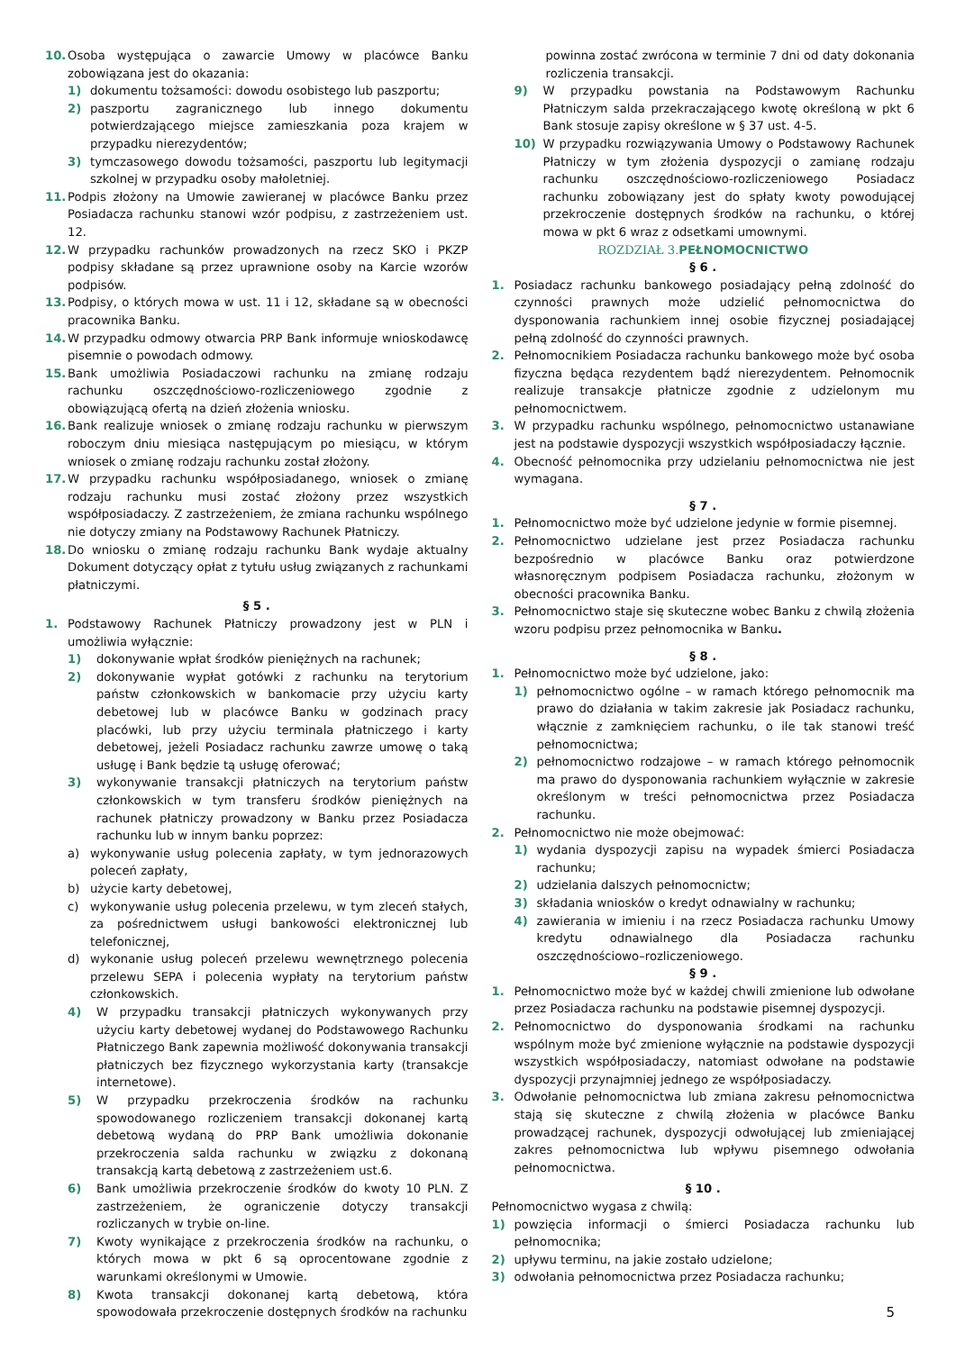10. Osoba występująca o zawarcie Umowy w placówce Banku zobowiązana jest do okazania:
1) dokumentu tożsamości: dowodu osobistego lub paszportu;
2) paszportu zagranicznego lub innego dokumentu potwierdzającego miejsce zamieszkania poza krajem w przypadku nierezydentów;
3) tymczasowego dowodu tożsamości, paszportu lub legitymacji szkolnej w przypadku osoby małoletniej.
11. Podpis złożony na Umowie zawieranej w placówce Banku przez Posiadacza rachunku stanowi wzór podpisu, z zastrzeżeniem ust. 12.
12. W przypadku rachunków prowadzonych na rzecz SKO i PKZP podpisy składane są przez uprawnione osoby na Karcie wzorów podpisów.
13. Podpisy, o których mowa w ust. 11 i 12, składane są w obecności pracownika Banku.
14. W przypadku odmowy otwarcia PRP Bank informuje wnioskodawcę pisemnie o powodach odmowy.
15. Bank umożliwia Posiadaczowi rachunku na zmianę rodzaju rachunku oszczędnościowo-rozliczeniowego zgodnie z obowiązującą ofertą na dzień złożenia wniosku.
16. Bank realizuje wniosek o zmianę rodzaju rachunku w pierwszym roboczym dniu miesiąca następującym po miesiącu, w którym wniosek o zmianę rodzaju rachunku został złożony.
17. W przypadku rachunku współposiadanego, wniosek o zmianę rodzaju rachunku musi zostać złożony przez wszystkich współposiadaczy. Z zastrzeżeniem, że zmiana rachunku wspólnego nie dotyczy zmiany na Podstawowy Rachunek Płatniczy.
18. Do wniosku o zmianę rodzaju rachunku Bank wydaje aktualny Dokument dotyczący opłat z tytułu usług związanych z rachunkami płatniczymi.
§ 5 .
1. Podstawowy Rachunek Płatniczy prowadzony jest w PLN i umożliwia wyłącznie:
1) dokonywanie wpłat środków pieniężnych na rachunek;
2) dokonywanie wypłat gotówki z rachunku na terytorium państw członkowskich w bankomacie przy użyciu karty debetowej lub w placówce Banku w godzinach pracy placówki, lub przy użyciu terminala płatniczego i karty debetowej, jeżeli Posiadacz rachunku zawrze umowę o taką usługę i Bank będzie tą usługę oferować;
3) wykonywanie transakcji płatniczych na terytorium państw członkowskich w tym transferu środków pieniężnych na rachunek płatniczy prowadzony w Banku przez Posiadacza rachunku lub w innym banku poprzez:
a) wykonywanie usług polecenia zapłaty, w tym jednorazowych poleceń zapłaty,
b) użycie karty debetowej,
c) wykonywanie usług polecenia przelewu, w tym zleceń stałych, za pośrednictwem usługi bankowości elektronicznej lub telefonicznej,
d) wykonanie usług poleceń przelewu wewnętrznego polecenia przelewu SEPA i polecenia wypłaty na terytorium państw członkowskich.
4) W przypadku transakcji płatniczych wykonywanych przy użyciu karty debetowej wydanej do Podstawowego Rachunku Płatniczego Bank zapewnia możliwość dokonywania transakcji płatniczych bez fizycznego wykorzystania karty (transakcje internetowe).
5) W przypadku przekroczenia środków na rachunku spowodowanego rozliczeniem transakcji dokonanej kartą debetową wydaną do PRP Bank umożliwia dokonanie przekroczenia salda rachunku w związku z dokonaną transakcją kartą debetową z zastrzeżeniem ust.6.
6) Bank umożliwia przekroczenie środków do kwoty 10 PLN. Z zastrzeżeniem, że ograniczenie dotyczy transakcji rozliczanych w trybie on-line.
7) Kwoty wynikające z przekroczenia środków na rachunku, o których mowa w pkt 6 są oprocentowane zgodnie z warunkami określonymi w Umowie.
8) Kwota transakcji dokonanej kartą debetową, która spowodowała przekroczenie dostępnych środków na rachunku
powinna zostać zwrócona w terminie 7 dni od daty dokonania rozliczenia transakcji.
9) W przypadku powstania na Podstawowym Rachunku Płatniczym salda przekraczającego kwotę określoną w pkt 6 Bank stosuje zapisy określone w § 37 ust. 4-5.
10) W przypadku rozwiązywania Umowy o Podstawowy Rachunek Płatniczy w tym złożenia dyspozycji o zamianę rodzaju rachunku oszczędnościowo-rozliczeniowego Posiadacz rachunku zobowiązany jest do spłaty kwoty powodującej przekroczenie dostępnych środków na rachunku, o której mowa w pkt 6 wraz z odsetkami umownymi.
ROZDZIAŁ 3.PEŁNOMOCNICTWO
§ 6 .
1. Posiadacz rachunku bankowego posiadający pełną zdolność do czynności prawnych może udzielić pełnomocnictwa do dysponowania rachunkiem innej osobie fizycznej posiadającej pełną zdolność do czynności prawnych.
2. Pełnomocnikiem Posiadacza rachunku bankowego może być osoba fizyczna będąca rezydentem bądź nierezydentem. Pełnomocnik realizuje transakcje płatnicze zgodnie z udzielonym mu pełnomocnictwem.
3. W przypadku rachunku wspólnego, pełnomocnictwo ustanawiane jest na podstawie dyspozycji wszystkich współposiadaczy łącznie.
4. Obecność pełnomocnika przy udzielaniu pełnomocnictwa nie jest wymagana.
§ 7 .
1. Pełnomocnictwo może być udzielone jedynie w formie pisemnej.
2. Pełnomocnictwo udzielane jest przez Posiadacza rachunku bezpośrednio w placówce Banku oraz potwierdzone własnoręcznym podpisem Posiadacza rachunku, złożonym w obecności pracownika Banku.
3. Pełnomocnictwo staje się skuteczne wobec Banku z chwilą złożenia wzoru podpisu przez pełnomocnika w Banku.
§ 8 .
1. Pełnomocnictwo może być udzielone, jako:
1) pełnomocnictwo ogólne – w ramach którego pełnomocnik ma prawo do działania w takim zakresie jak Posiadacz rachunku, włącznie z zamknięciem rachunku, o ile tak stanowi treść pełnomocnictwa;
2) pełnomocnictwo rodzajowe – w ramach którego pełnomocnik ma prawo do dysponowania rachunkiem wyłącznie w zakresie określonym w treści pełnomocnictwa przez Posiadacza rachunku.
2. Pełnomocnictwo nie może obejmować:
1) wydania dyspozycji zapisu na wypadek śmierci Posiadacza rachunku;
2) udzielania dalszych pełnomocnictw;
3) składania wniosków o kredyt odnawialny w rachunku;
4) zawierania w imieniu i na rzecz Posiadacza rachunku Umowy kredytu odnawialnego dla Posiadacza rachunku oszczędnościowo–rozliczeniowego.
§ 9 .
1. Pełnomocnictwo może być w każdej chwili zmienione lub odwołane przez Posiadacza rachunku na podstawie pisemnej dyspozycji.
2. Pełnomocnictwo do dysponowania środkami na rachunku wspólnym może być zmienione wyłącznie na podstawie dyspozycji wszystkich współposiadaczy, natomiast odwołane na podstawie dyspozycji przynajmniej jednego ze współposiadaczy.
3. Odwołanie pełnomocnictwa lub zmiana zakresu pełnomocnictwa stają się skuteczne z chwilą złożenia w placówce Banku prowadzącej rachunek, dyspozycji odwołującej lub zmieniającej zakres pełnomocnictwa lub wpływu pisemnego odwołania pełnomocnictwa.
§ 10 .
Pełnomocnictwo wygasa z chwilą:
1) powzięcia informacji o śmierci Posiadacza rachunku lub pełnomocnika;
2) upływu terminu, na jakie zostało udzielone;
3) odwołania pełnomocnictwa przez Posiadacza rachunku;
5